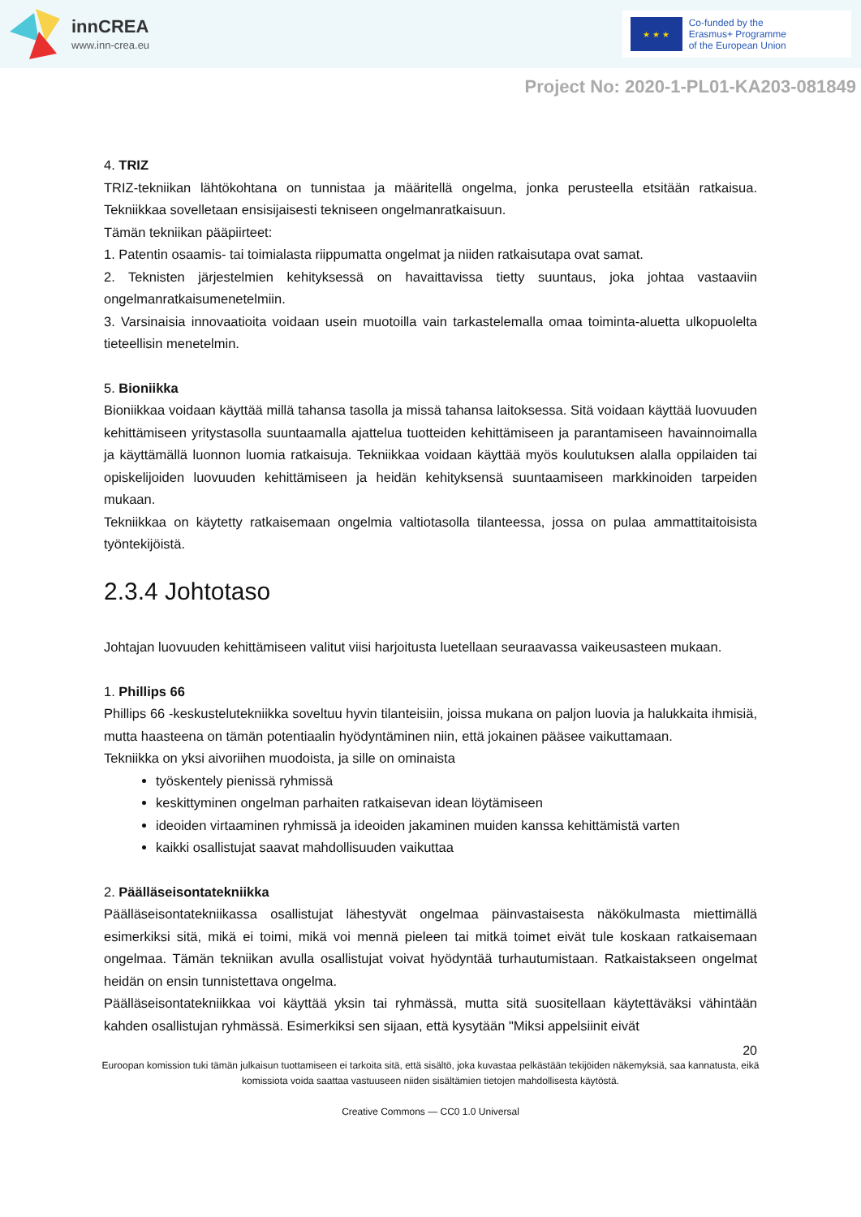innCREA
www.inn-crea.eu
★ ★ ★
Co-funded by the
Erasmus+ Programme
of the European Union
Project No: 2020-1-PL01-KA203-081849
4. TRIZ
TRIZ-tekniikan lähtökohtana on tunnistaa ja määritellä ongelma, jonka perusteella etsitään ratkaisua. Tekniikkaa sovelletaan ensisijaisesti tekniseen ongelmanratkaisuun.
Tämän tekniikan pääpiirteet:
1. Patentin osaamis- tai toimialasta riippumatta ongelmat ja niiden ratkaisutapa ovat samat.
2. Teknisten järjestelmien kehityksessä on havaittavissa tietty suuntaus, joka johtaa vastaaviin ongelmanratkaisumenetelmiin.
3. Varsinaisia innovaatioita voidaan usein muotoilla vain tarkastelemalla omaa toiminta-aluetta ulkopuolelta tieteellisin menetelmin.
5. Bioniikka
Bioniikkaa voidaan käyttää millä tahansa tasolla ja missä tahansa laitoksessa. Sitä voidaan käyttää luovuuden kehittämiseen yritystasolla suuntaamalla ajattelua tuotteiden kehittämiseen ja parantamiseen havainnoimalla ja käyttämällä luonnon luomia ratkaisuja. Tekniikkaa voidaan käyttää myös koulutuksen alalla oppilaiden tai opiskelijoiden luovuuden kehittämiseen ja heidän kehityksensä suuntaamiseen markkinoiden tarpeiden mukaan.
Tekniikkaa on käytetty ratkaisemaan ongelmia valtiotasolla tilanteessa, jossa on pulaa ammattitaitoisista työntekijöistä.
2.3.4 Johtotaso
Johtajan luovuuden kehittämiseen valitut viisi harjoitusta luetellaan seuraavassa vaikeusasteen mukaan.
1. Phillips 66
Phillips 66 -keskustelutekniikka soveltuu hyvin tilanteisiin, joissa mukana on paljon luovia ja halukkaita ihmisiä, mutta haasteena on tämän potentiaalin hyödyntäminen niin, että jokainen pääsee vaikuttamaan.
Tekniikka on yksi aivoriihen muodoista, ja sille on ominaista
työskentely pienissä ryhmissä
keskittyminen ongelman parhaiten ratkaisevan idean löytämiseen
ideoiden virtaaminen ryhmissä ja ideoiden jakaminen muiden kanssa kehittämistä varten
kaikki osallistujat saavat mahdollisuuden vaikuttaa
2. Päälläseisontatekniikka
Päälläseisontatekniikassa osallistujat lähestyvät ongelmaa päinvastaisesta näkökulmasta miettimällä esimerkiksi sitä, mikä ei toimi, mikä voi mennä pieleen tai mitkä toimet eivät tule koskaan ratkaisemaan ongelmaa. Tämän tekniikan avulla osallistujat voivat hyödyntää turhautumistaan. Ratkaistakseen ongelmat heidän on ensin tunnistettava ongelma.
Päälläseisontatekniikkaa voi käyttää yksin tai ryhmässä, mutta sitä suositellaan käytettäväksi vähintään kahden osallistujan ryhmässä. Esimerkiksi sen sijaan, että kysytään "Miksi appelsiinit eivät
20
Euroopan komission tuki tämän julkaisun tuottamiseen ei tarkoita sitä, että sisältö, joka kuvastaa pelkästään tekijöiden näkemyksiä, saa kannatusta, eikä komissiota voida saattaa vastuuseen niiden sisältämien tietojen mahdollisesta käytöstä.
Creative Commons — CC0 1.0 Universal